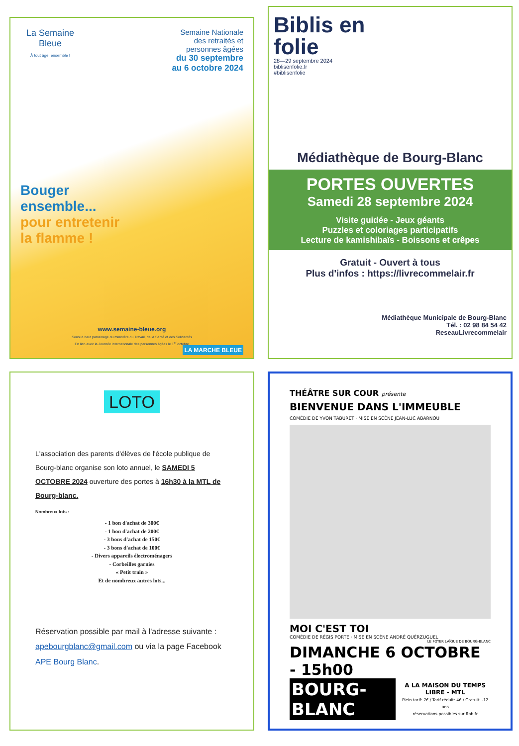La Semaine Bleue
À tout âge, ensemble !
Semaine Nationale
des retraités et
personnes âgées
du 30 septembre
au 6 octobre 2024
Bouger
ensemble...
pour entretenir
la flamme !
www.semaine-bleue.org
Sous le haut parrainage du ministère du Travail, de la Santé et des Solidarités
En lien avec la Journée internationale des personnes âgées le 1<sup>er</sup> octobre
LA MARCHE BLEUE
Biblis en
folie
28—29 septembre 2024
biblisenfolie.fr
#biblisenfolie
Médiathèque de Bourg-Blanc
PORTES OUVERTES
Samedi 28 septembre 2024
Visite guidée - Jeux géants
Puzzles et coloriages participatifs
Lecture de kamishibaïs - Boissons et crêpes
Gratuit - Ouvert à tous
Plus d'infos : https://livrecommelair.fr
Médiathèque Municipale de Bourg-Blanc
Tél. : 02 98 84 54 42
ReseauLivrecommelair
LOTO
L'association des parents d'élèves de l'école publique de Bourg-blanc organise son loto annuel, le SAMEDI 5 OCTOBRE 2024 ouverture des portes à 16h30 à la MTL de Bourg-blanc.
Nombreux lots :
- 1 bon d'achat de 300€
- 1 bon d'achat de 200€
- 3 bons d'achat de 150€
- 3 bons d'achat de 100€
- Divers appareils électroménagers
- Corbeilles garnies
« Petit train »
Et de nombreux autres lots...
Réservation possible par mail à l'adresse suivante : apebourgblanc@gmail.com ou via la page Facebook APE Bourg Blanc.
THÉÂTRE SUR COUR présente
BIENVENUE DANS L'IMMEUBLE
COMÉDIE DE YVON TABURET · MISE EN SCÈNE JEAN-LUC ABARNOU
MOI C'EST TOI
COMÉDIE DE RÉGIS PORTE · MISE EN SCÈNE ANDRÉ QUÉRZUGUEL
LE FOYER LAÏQUE DE BOURG-BLANC
DIMANCHE 6 OCTOBRE - 15h00
BOURG-BLANC
A LA MAISON DU TEMPS LIBRE - MTL
Plein tarif: 7€ / Tarif réduit: 4€ / Gratuit: -12 ans
réservations possibles sur flbb.fr